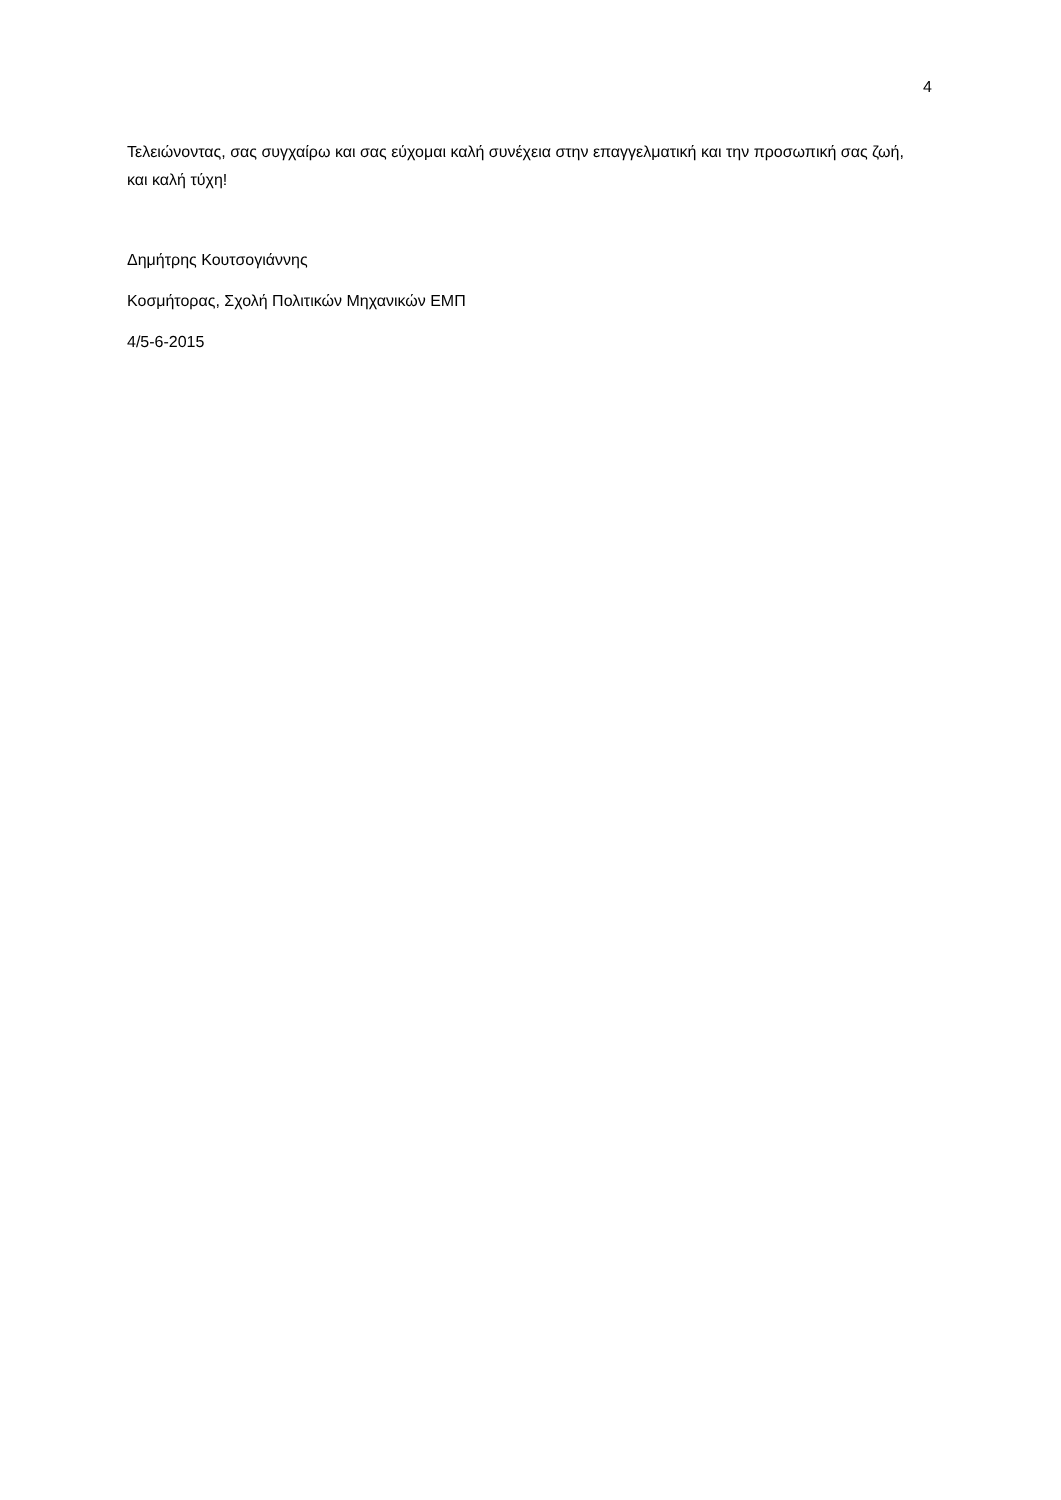4
Τελειώνοντας, σας συγχαίρω και σας εύχομαι καλή συνέχεια στην επαγγελματική και την προσωπική σας ζωή, και καλή τύχη!
Δημήτρης Κουτσογιάννης
Κοσμήτορας, Σχολή Πολιτικών Μηχανικών ΕΜΠ
4/5-6-2015